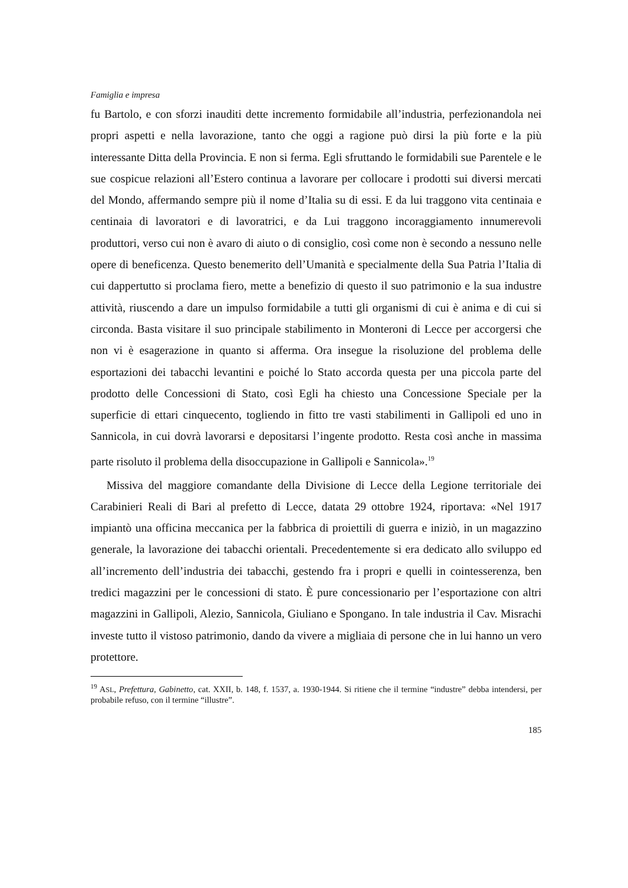Famiglia e impresa
fu Bartolo, e con sforzi inauditi dette incremento formidabile all’industria, perfezionandola nei propri aspetti e nella lavorazione, tanto che oggi a ragione può dirsi la più forte e la più interessante Ditta della Provincia. E non si ferma. Egli sfruttando le formidabili sue Parentele e le sue cospicue relazioni all’Estero continua a lavorare per collocare i prodotti sui diversi mercati del Mondo, affermando sempre più il nome d’Italia su di essi. E da lui traggono vita centinaia e centinaia di lavoratori e di lavoratrici, e da Lui traggono incoraggiamento innumerevoli produttori, verso cui non è avaro di aiuto o di consiglio, così come non è secondo a nessuno nelle opere di beneficenza. Questo benemerito dell’Umanità e specialmente della Sua Patria l’Italia di cui dappertutto si proclama fiero, mette a benefizio di questo il suo patrimonio e la sua industre attività, riuscendo a dare un impulso formidabile a tutti gli organismi di cui è anima e di cui si circonda. Basta visitare il suo principale stabilimento in Monteroni di Lecce per accorgersi che non vi è esagerazione in quanto si afferma. Ora insegue la risoluzione del problema delle esportazioni dei tabacchi levantini e poiché lo Stato accorda questa per una piccola parte del prodotto delle Concessioni di Stato, così Egli ha chiesto una Concessione Speciale per la superficie di ettari cinquecento, togliendo in fitto tre vasti stabilimenti in Gallipoli ed uno in Sannicola, in cui dovrà lavorarsi e depositarsi l’ingente prodotto. Resta così anche in massima parte risoluto il problema della disoccupazione in Gallipoli e Sannicola».<sup>19</sup>
Missiva del maggiore comandante della Divisione di Lecce della Legione territoriale dei Carabinieri Reali di Bari al prefetto di Lecce, datata 29 ottobre 1924, riportava: «Nel 1917 impiantò una officina meccanica per la fabbrica di proiettili di guerra e iniziò, in un magazzino generale, la lavorazione dei tabacchi orientali. Precedentemente si era dedicato allo sviluppo ed all’incremento dell’industria dei tabacchi, gestendo fra i propri e quelli in cointesserenza, ben tredici magazzini per le concessioni di stato. È pure concessionario per l’esportazione con altri magazzini in Gallipoli, Alezio, Sannicola, Giuliano e Spongano. In tale industria il Cav. Misrachi investe tutto il vistoso patrimonio, dando da vivere a migliaia di persone che in lui hanno un vero protettore.
<sup>19</sup> ASL, Prefettura, Gabinetto, cat. XXII, b. 148, f. 1537, a. 1930-1944. Si ritiene che il termine “industre” debba intendersi, per probabile refuso, con il termine “illustre”.
185